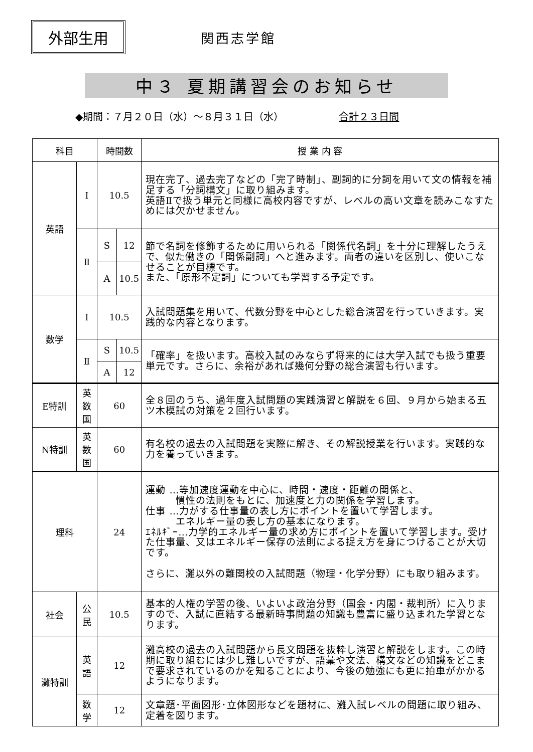外部生用
関西志学館
中３ 夏期講習会のお知らせ
◆期間：７月２０日（水）～８月３１日（水） 合計２３日間
| 科目 | | 時間数 | | 授 業 内 容 |
| --- | --- | --- | --- | --- |
| 英語 | I | 10.5 | | 現在完了、過去完了などの「完了時制」、副詞的に分詞を用いて文の情報を補足する「分詞構文」に取り組みます。 英語Ⅱで扱う単元と同様に高校内容ですが、レベルの高い文章を読みこなすためには欠かせません。 |
| | Ⅱ | S | 12 | 節で名詞を修飾するために用いられる「関係代名詞」を十分に理解したうえで、似た働きの「関係副詞」へと進みます。両者の違いを区別し、使いこなせることが目標です。 また、「原形不定詞」についても学習する予定です。 |
| | | A | 10.5 | |
| 数学 | I | 10.5 | | 入試問題集を用いて、代数分野を中心とした総合演習を行っていきます。実践的な内容となります。 |
| | Ⅱ | S | 10.5 | 「確率」を扱います。高校入試のみならず将来的には大学入試でも扱う重要単元です。さらに、余裕があれば幾何分野の総合演習も行います。 |
| | | A | 12 | |
| E特訓 | 英 数 国 | 60 | | 全８回のうち、過年度入試問題の実践演習と解説を６回、９月から始まる五ツ木模試の対策を２回行います。 |
| N特訓 | 英 数 国 | 60 | | 有名校の過去の入試問題を実際に解き、その解説授業を行います。実践的な力を養っていきます。 |
| 理科 | | 24 | | 運動 …等加速度運動を中心に、時間・速度・距離の関係と、 慣性の法則をもとに、加速度と力の関係を学習します。 仕事 …力がする仕事量の表し方にポイントを置いて学習します。 エネルギー量の表し方の基本になります。 ｴﾈﾙｷﾞｰ…力学的エネルギー量の求め方にポイントを置いて学習します。受けた仕事量、又はエネルギー保存の法則による捉え方を身につけることが大切です。 さらに、灘以外の難関校の入試問題（物理・化学分野）にも取り組みます。 |
| 社会 | 公 民 | 10.5 | | 基本的人権の学習の後、いよいよ政治分野（国会・内閣・裁判所）に入りますので、入試に直結する最新時事問題の知識も豊富に盛り込まれた学習となります。 |
| 灘特訓 | 英 語 | 12 | | 灘高校の過去の入試問題から長文問題を抜粋し演習と解説をします。この時期に取り組むには少し難しいですが、語彙や文法、構文などの知識をどこまで要求されているのかを知ることにより、今後の勉強にも更に拍車がかかるようになります。 |
| | 数 学 | 12 | | 文章題･平面図形･立体図形などを題材に、灘入試レベルの問題に取り組み、定着を図ります。 |